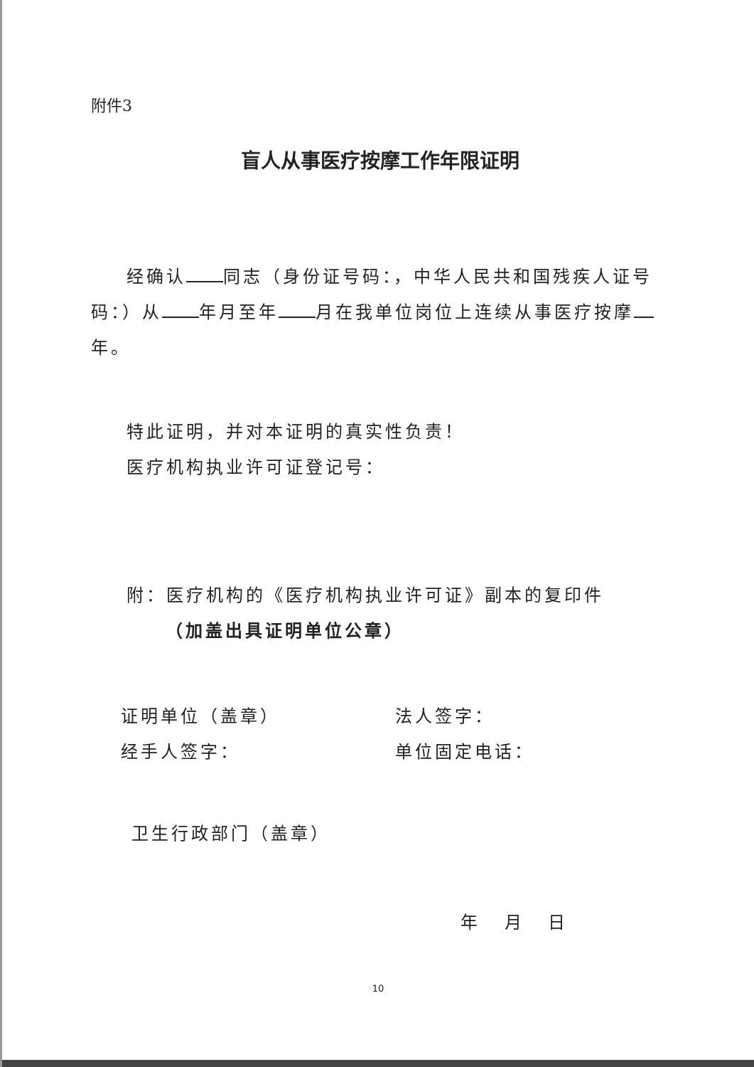附件3
盲人从事医疗按摩工作年限证明
经确认 同志（身份证号码：，中华人民共和国残疾人证号码：）从 年月至年 月在我单位岗位上连续从事医疗按摩 年。
特此证明，并对本证明的真实性负责！
医疗机构执业许可证登记号：
附：医疗机构的《医疗机构执业许可证》副本的复印件
（加盖出具证明单位公章）
证明单位（盖章） 法人签字：
经手人签字： 单位固定电话：
卫生行政部门（盖章）
年 月 日
10